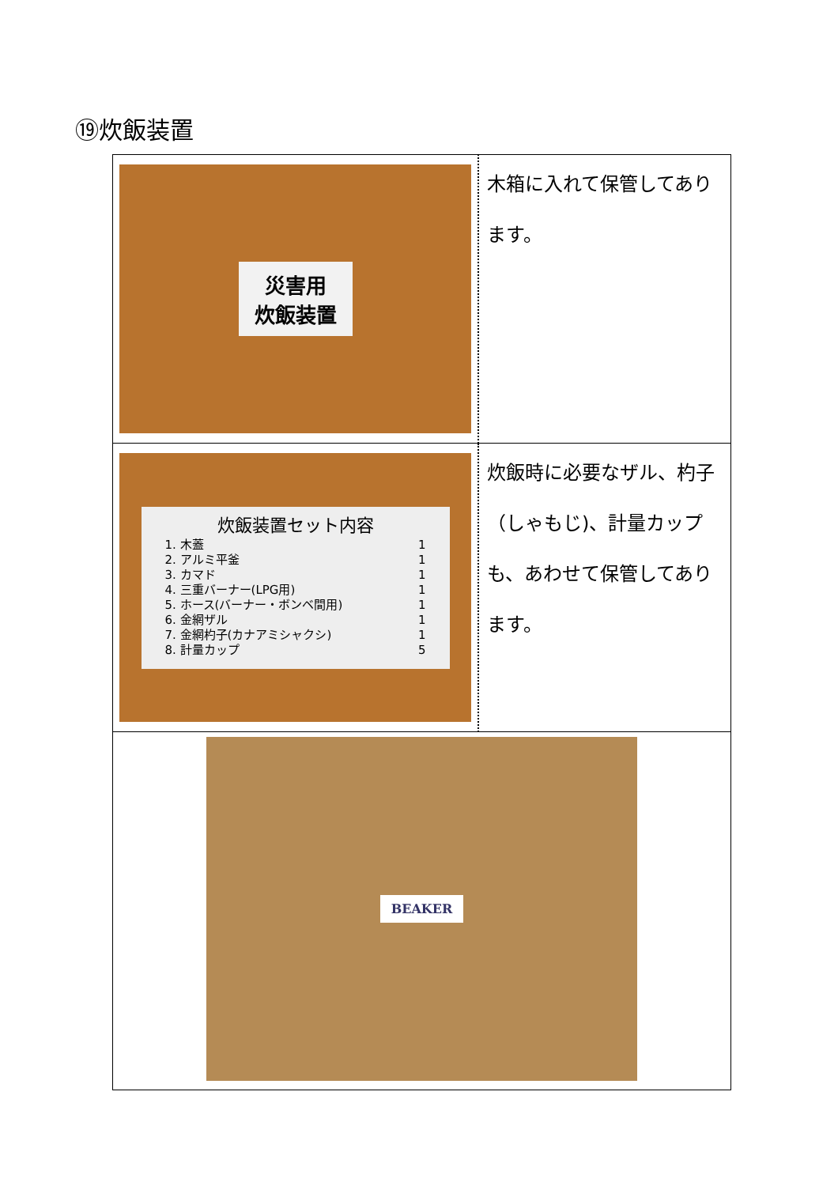⑲炊飯装置
| 災害用 炊飯装置 | 木箱に入れて保管してあります。 |
| 炊飯装置セット内容 1. 木蓋 1 2. アルミ平釜 1 3. カマド 1 4. 三重バーナー(LPG用) 1 5. ホース(バーナー・ボンベ間用) 1 6. 金網ザル 1 7. 金網杓子(カナアミシャクシ) 1 8. 計量カップ 5 | 炊飯時に必要なザル、杓子（しゃもじ)、計量カップも、あわせて保管してあります。 |
| BEAKER | |